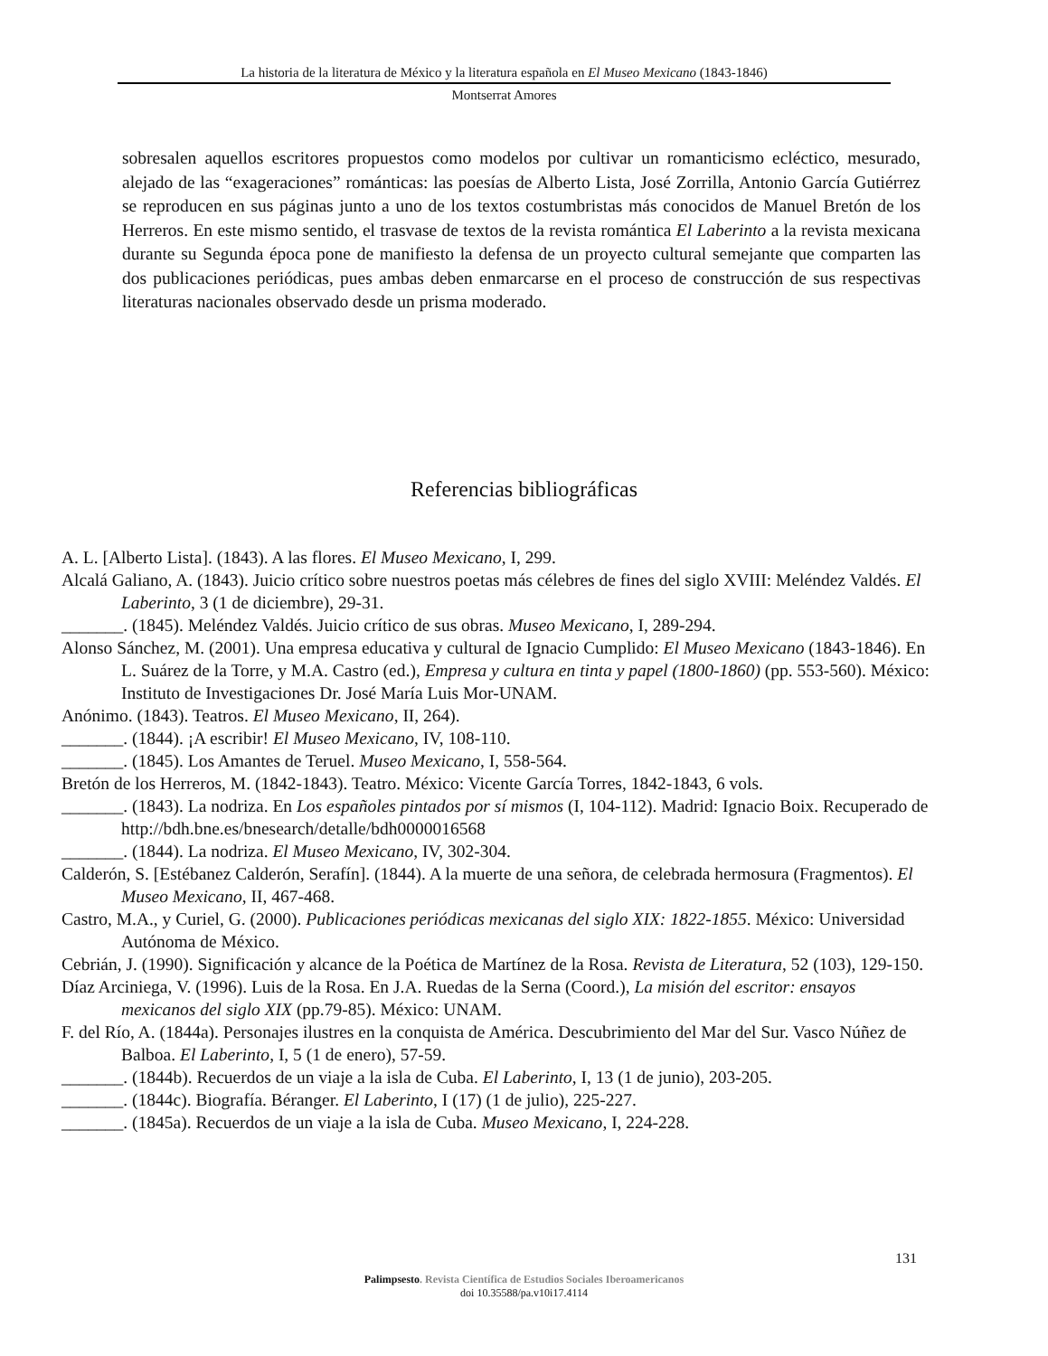La historia de la literatura de México y la literatura española en El Museo Mexicano (1843-1846)
Montserrat Amores
sobresalen aquellos escritores propuestos como modelos por cultivar un romanticismo ecléctico, mesurado, alejado de las “exageraciones” románticas: las poesías de Alberto Lista, José Zorrilla, Antonio García Gutiérrez se reproducen en sus páginas junto a uno de los textos costumbristas más conocidos de Manuel Bretón de los Herreros. En este mismo sentido, el trasvase de textos de la revista romántica El Laberinto a la revista mexicana durante su Segunda época pone de manifiesto la defensa de un proyecto cultural semejante que comparten las dos publicaciones periódicas, pues ambas deben enmarcarse en el proceso de construcción de sus respectivas literaturas nacionales observado desde un prisma moderado.
Referencias bibliográficas
A. L. [Alberto Lista]. (1843). A las flores. El Museo Mexicano, I, 299.
Alcalá Galiano, A. (1843). Juicio crítico sobre nuestros poetas más célebres de fines del siglo XVIII: Meléndez Valdés. El Laberinto, 3 (1 de diciembre), 29-31.
_______. (1845). Meléndez Valdés. Juicio crítico de sus obras. Museo Mexicano, I, 289-294.
Alonso Sánchez, M. (2001). Una empresa educativa y cultural de Ignacio Cumplido: El Museo Mexicano (1843-1846). En L. Suárez de la Torre, y M.A. Castro (ed.), Empresa y cultura en tinta y papel (1800-1860) (pp. 553-560). México: Instituto de Investigaciones Dr. José María Luis Mor-UNAM.
Anónimo. (1843). Teatros. El Museo Mexicano, II, 264).
_______. (1844). ¡A escribir! El Museo Mexicano, IV, 108-110.
_______. (1845). Los Amantes de Teruel. Museo Mexicano, I, 558-564.
Bretón de los Herreros, M. (1842-1843). Teatro. México: Vicente García Torres, 1842-1843, 6 vols.
_______. (1843). La nodriza. En Los españoles pintados por sí mismos (I, 104-112). Madrid: Ignacio Boix. Recuperado de http://bdh.bne.es/bnesearch/detalle/bdh0000016568
_______. (1844). La nodriza. El Museo Mexicano, IV, 302-304.
Calderón, S. [Estébanez Calderón, Serafín]. (1844). A la muerte de una señora, de celebrada hermosura (Fragmentos). El Museo Mexicano, II, 467-468.
Castro, M.A., y Curiel, G. (2000). Publicaciones periódicas mexicanas del siglo XIX: 1822-1855. México: Universidad Autónoma de México.
Cebrián, J. (1990). Significación y alcance de la Poética de Martínez de la Rosa. Revista de Literatura, 52 (103), 129-150.
Díaz Arciniega, V. (1996). Luis de la Rosa. En J.A. Ruedas de la Serna (Coord.), La misión del escritor: ensayos mexicanos del siglo XIX (pp.79-85). México: UNAM.
F. del Río, A. (1844a). Personajes ilustres en la conquista de América. Descubrimiento del Mar del Sur. Vasco Núñez de Balboa. El Laberinto, I, 5 (1 de enero), 57-59.
_______. (1844b). Recuerdos de un viaje a la isla de Cuba. El Laberinto, I, 13 (1 de junio), 203-205.
_______. (1844c). Biografía. Béranger. El Laberinto, I (17) (1 de julio), 225-227.
_______. (1845a). Recuerdos de un viaje a la isla de Cuba. Museo Mexicano, I, 224-228.
131
Palimpsesto. Revista Científica de Estudios Sociales Iberoamericanos
doi 10.35588/pa.v10i17.4114